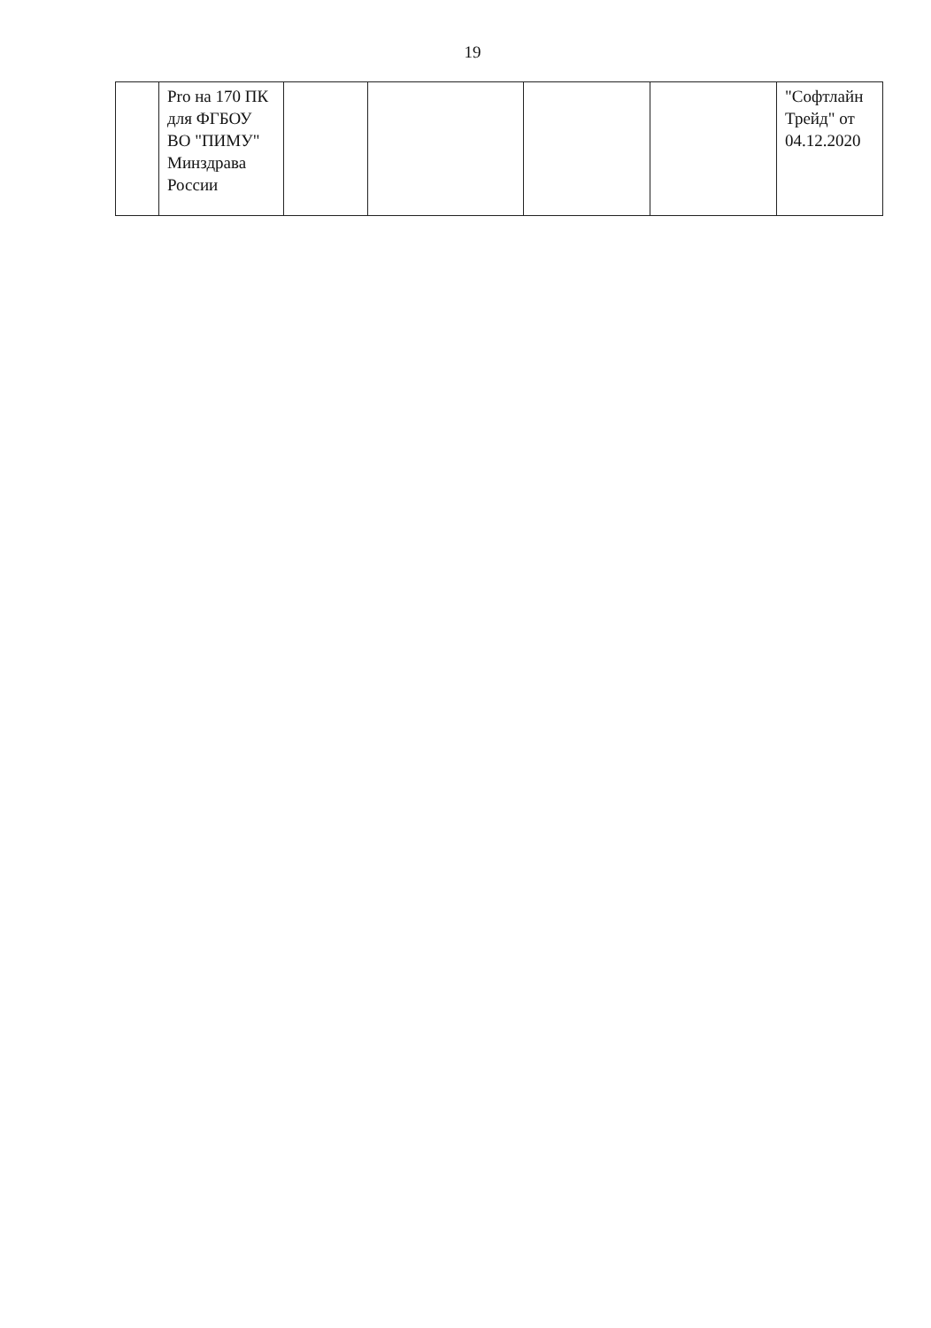19
| | Pro на 170 ПК для ФГБОУ ВО "ПИМУ" Минздрава России | | | | | "Софтлайн Трейд" от 04.12.2020 |